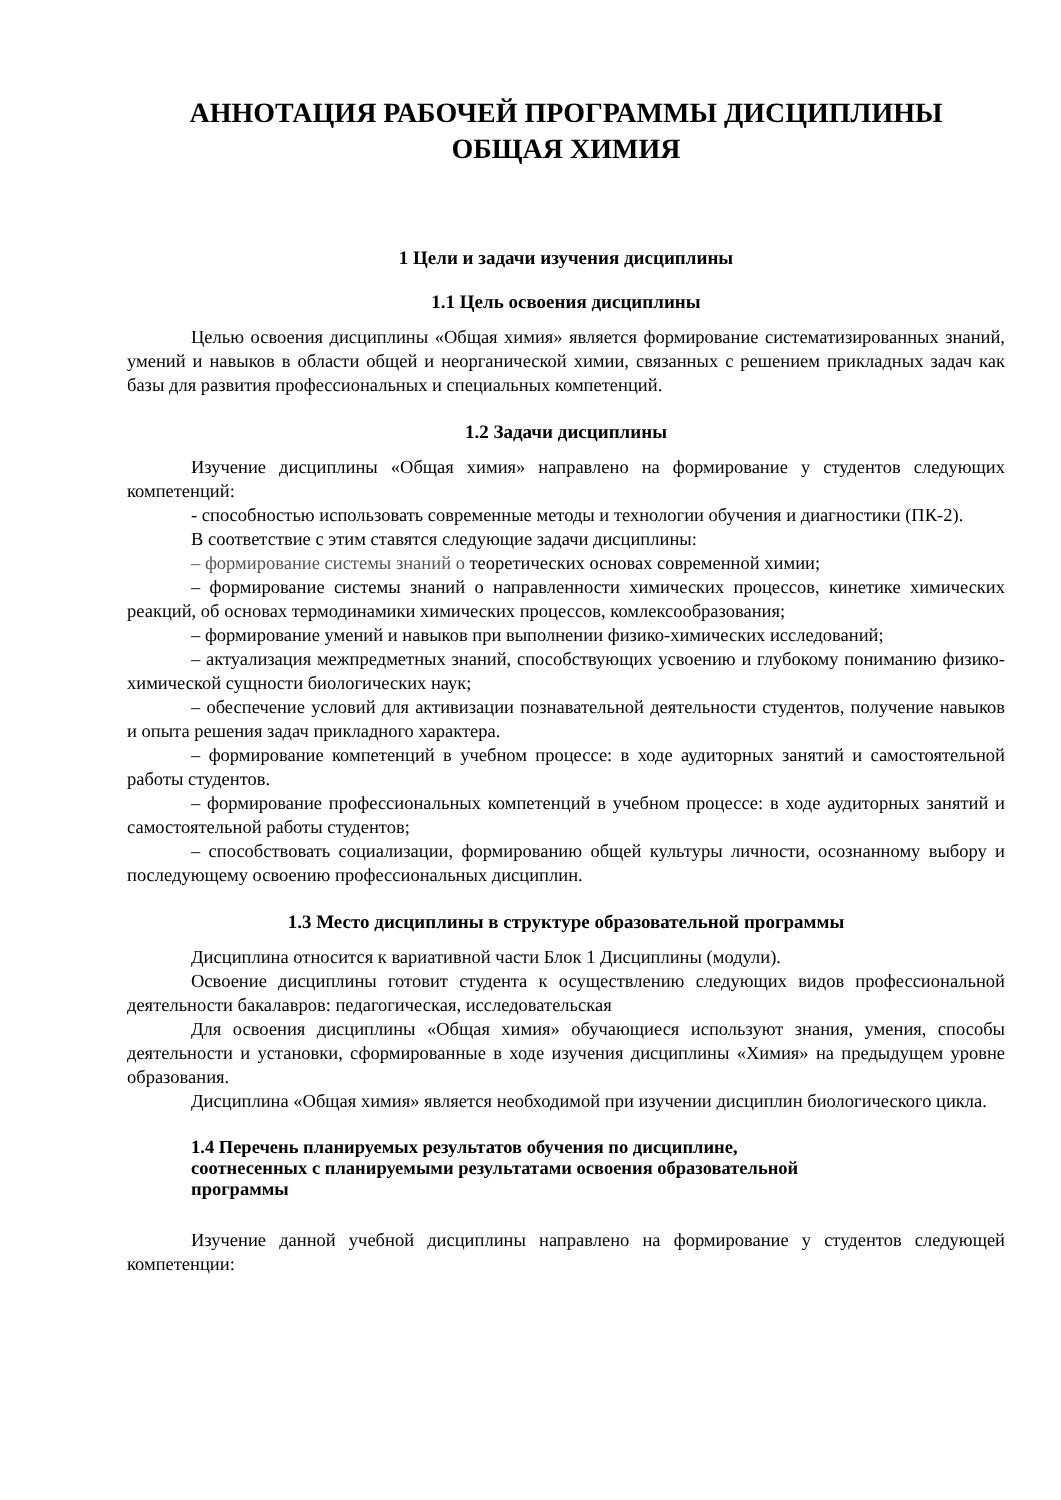АННОТАЦИЯ РАБОЧЕЙ ПРОГРАММЫ ДИСЦИПЛИНЫ
ОБЩАЯ ХИМИЯ
1 Цели и задачи изучения дисциплины
1.1 Цель освоения дисциплины
Целью освоения дисциплины «Общая химия» является формирование систематизированных знаний, умений и навыков в области общей и неорганической химии, связанных с решением прикладных задач как базы для развития профессиональных и специальных компетенций.
1.2 Задачи дисциплины
Изучение дисциплины «Общая химия» направлено на формирование у студентов следующих компетенций:
- способностью использовать современные методы и технологии обучения и диагностики (ПК-2).
В соответствие с этим ставятся следующие задачи дисциплины:
– формирование системы знаний о теоретических основах современной химии;
– формирование системы знаний о направленности химических процессов, кинетике химических реакций, об основах термодинамики химических процессов, комлексообразования;
– формирование умений и навыков при выполнении физико-химических исследований;
– актуализация межпредметных знаний, способствующих усвоению и глубокому пониманию физико-химической сущности биологических наук;
– обеспечение условий для активизации познавательной деятельности студентов, получение навыков и опыта решения задач прикладного характера.
– формирование компетенций в учебном процессе: в ходе аудиторных занятий и самостоятельной работы студентов.
– формирование профессиональных компетенций в учебном процессе: в ходе аудиторных занятий и самостоятельной работы студентов;
– способствовать социализации, формированию общей культуры личности, осознанному выбору и последующему освоению профессиональных дисциплин.
1.3 Место дисциплины в структуре образовательной программы
Дисциплина относится к вариативной части Блок 1 Дисциплины (модули).
Освоение дисциплины готовит студента к осуществлению следующих видов профессиональной деятельности бакалавров: педагогическая, исследовательская
Для освоения дисциплины «Общая химия» обучающиеся используют знания, умения, способы деятельности и установки, сформированные в ходе изучения дисциплины «Химия» на предыдущем уровне образования.
Дисциплина «Общая химия» является необходимой при изучении дисциплин биологического цикла.
1.4 Перечень планируемых результатов обучения по дисциплине,
соотнесенных с планируемыми результатами освоения образовательной
программы
Изучение данной учебной дисциплины направлено на формирование у студентов следующей компетенции: